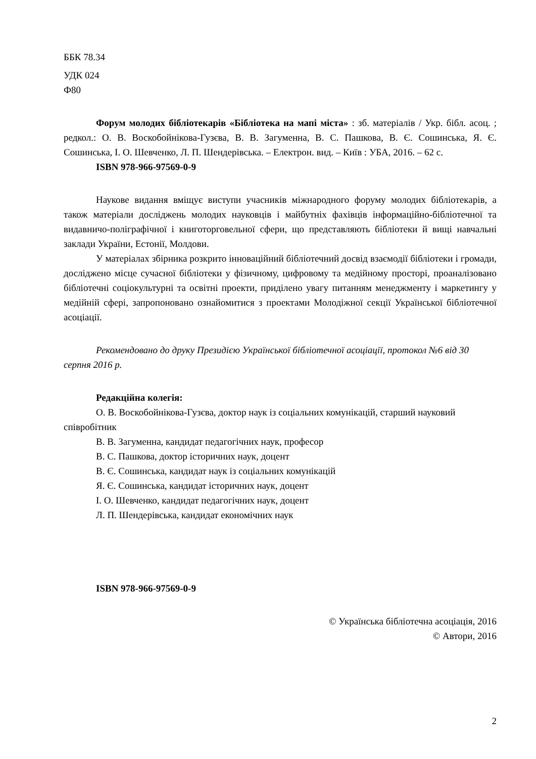ББК 78.34
УДК 024
Ф80
Форум молодих бібліотекарів «Бібліотека на мапі міста» : зб. матеріалів / Укр. бібл. асоц. ; редкол.: О. В. Воскобойнікова-Гузєва, В. В. Загуменна, В. С. Пашкова, В. Є. Сошинська, Я. Є. Сошинська, І. О. Шевченко, Л. П. Шендерівська. – Електрон. вид. – Київ : УБА, 2016. – 62 с.
ISBN 978-966-97569-0-9
Наукове видання вміщує виступи учасників міжнародного форуму молодих бібліотекарів, а також матеріали досліджень молодих науковців і майбутніх фахівців інформаційно-бібліотечної та видавничо-поліграфічної і книготорговельної сфери, що представляють бібліотеки й вищі навчальні заклади України, Естонії, Молдови.
У матеріалах збірника розкрито інноваційний бібліотечний досвід взаємодії бібліотеки і громади, досліджено місце сучасної бібліотеки у фізичному, цифровому та медійному просторі, проаналізовано бібліотечні соціокультурні та освітні проекти, приділено увагу питанням менеджменту і маркетингу у медійній сфері, запропоновано ознайомитися з проектами Молодіжної секції Української бібліотечної асоціації.
Рекомендовано до друку Президією Української бібліотечної асоціації, протокол №6 від 30 серпня 2016 р.
Редакційна колегія:
О. В. Воскобойнікова-Гузєва, доктор наук із соціальних комунікацій, старший науковий співробітник
В. В. Загуменна, кандидат педагогічних наук, професор
В. С. Пашкова, доктор історичних наук, доцент
В. Є. Сошинська, кандидат наук із соціальних комунікацій
Я. Є. Сошинська, кандидат історичних наук, доцент
І. О. Шевченко, кандидат педагогічних наук, доцент
Л. П. Шендерівська, кандидат економічних наук
ISBN 978-966-97569-0-9
© Українська бібліотечна асоціація, 2016
© Автори, 2016
2